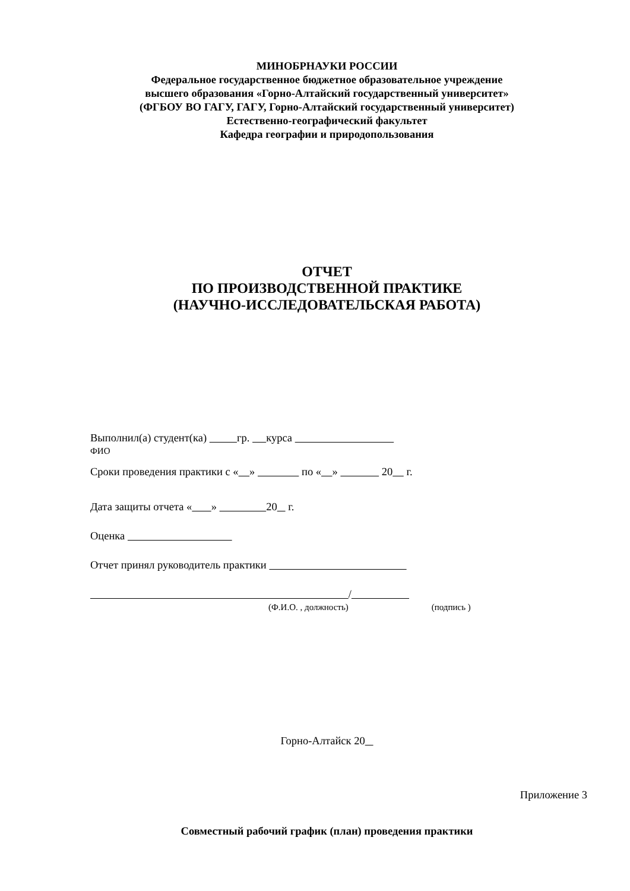МИНОБРНАУКИ РОССИИ
Федеральное государственное бюджетное образовательное учреждение
высшего образования «Горно-Алтайский государственный университет»
(ФГБОУ ВО ГАГУ, ГАГУ, Горно-Алтайский государственный университет)
Естественно-географический факультет
Кафедра географии и природопользования
ОТЧЕТ
ПО ПРОИЗВОДСТВЕННОЙ ПРАКТИКЕ
(НАУЧНО-ИССЛЕДОВАТЕЛЬСКАЯ РАБОТА)
Выполнил(а) студент(ка) гр. курса
ФИО
Сроки проведения практики с « » по « » 20 г.
Дата защиты отчета « » 20 г.
Оценка
Отчет принял руководитель практики
/
(Ф.И.О. , должность) (подпись )
Горно-Алтайск 20
Приложение 3
Совместный рабочий график (план) проведения практики